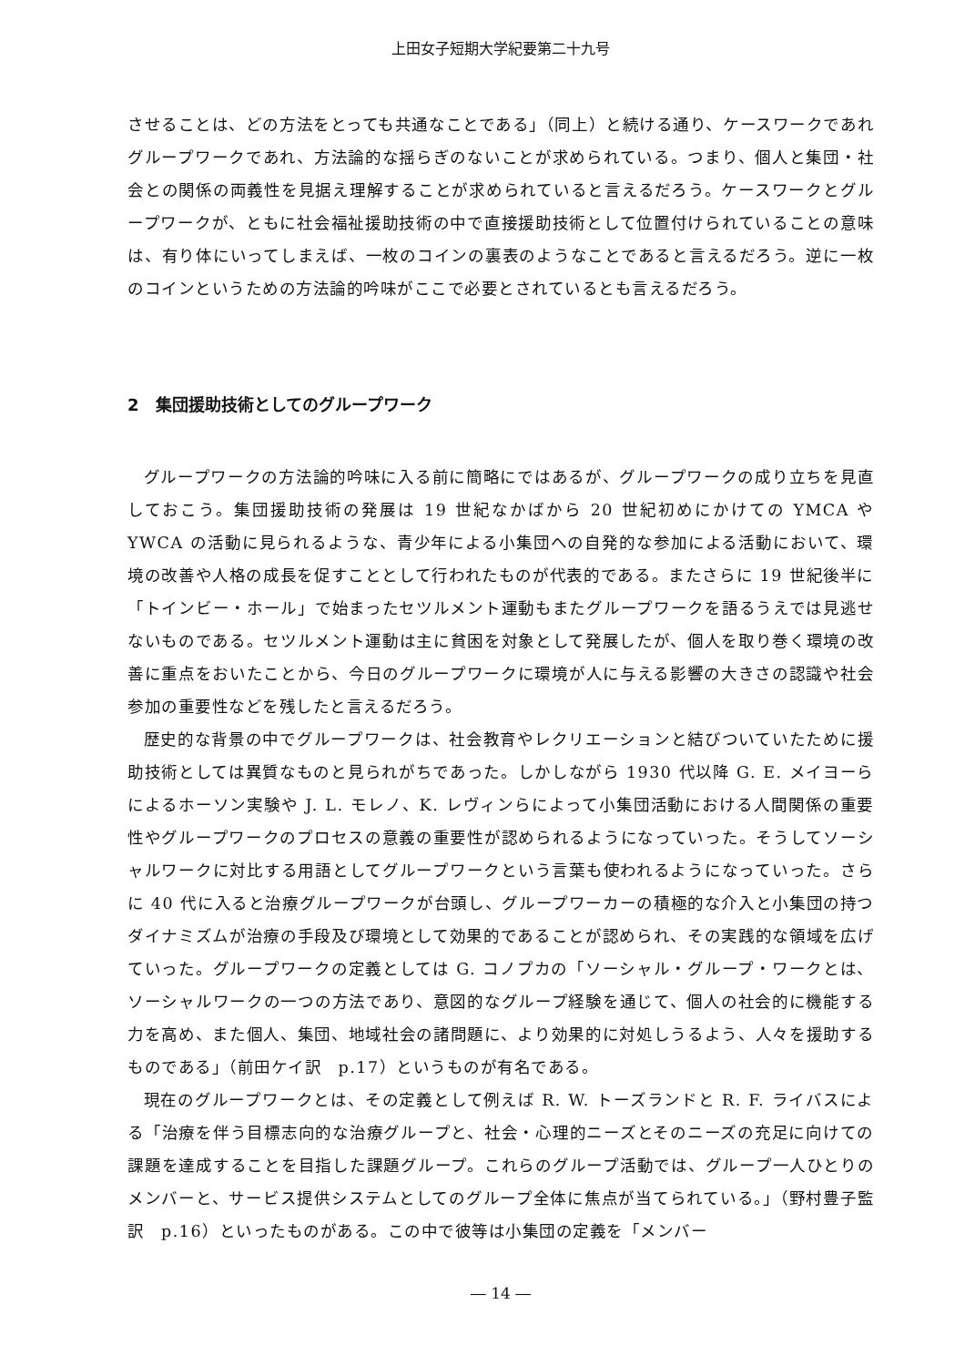上田女子短期大学紀要第二十九号
させることは、どの方法をとっても共通なことである」（同上）と続ける通り、ケースワークであれグループワークであれ、方法論的な揺らぎのないことが求められている。つまり、個人と集団・社会との関係の両義性を見据え理解することが求められていると言えるだろう。ケースワークとグループワークが、ともに社会福祉援助技術の中で直接援助技術として位置付けられていることの意味は、有り体にいってしまえば、一枚のコインの裏表のようなことであると言えるだろう。逆に一枚のコインというための方法論的吟味がここで必要とされているとも言えるだろう。
2　集団援助技術としてのグループワーク
グループワークの方法論的吟味に入る前に簡略にではあるが、グループワークの成り立ちを見直しておこう。集団援助技術の発展は 19 世紀なかばから 20 世紀初めにかけての YMCA や YWCA の活動に見られるような、青少年による小集団への自発的な参加による活動において、環境の改善や人格の成長を促すこととして行われたものが代表的である。またさらに 19 世紀後半に「トインビー・ホール」で始まったセツルメント運動もまたグループワークを語るうえでは見逃せないものである。セツルメント運動は主に貧困を対象として発展したが、個人を取り巻く環境の改善に重点をおいたことから、今日のグループワークに環境が人に与える影響の大きさの認識や社会参加の重要性などを残したと言えるだろう。
歴史的な背景の中でグループワークは、社会教育やレクリエーションと結びついていたために援助技術としては異質なものと見られがちであった。しかしながら 1930 代以降 G. E. メイヨーらによるホーソン実験や J. L. モレノ、K. レヴィンらによって小集団活動における人間関係の重要性やグループワークのプロセスの意義の重要性が認められるようになっていった。そうしてソーシャルワークに対比する用語としてグループワークという言葉も使われるようになっていった。さらに 40 代に入ると治療グループワークが台頭し、グループワーカーの積極的な介入と小集団の持つダイナミズムが治療の手段及び環境として効果的であることが認められ、その実践的な領域を広げていった。グループワークの定義としては G. コノプカの「ソーシャル・グループ・ワークとは、ソーシャルワークの一つの方法であり、意図的なグループ経験を通じて、個人の社会的に機能する力を高め、また個人、集団、地域社会の諸問題に、より効果的に対処しうるよう、人々を援助するものである」（前田ケイ訳　p.17）というものが有名である。
現在のグループワークとは、その定義として例えば R. W. トーズランドと R. F. ライバスによる「治療を伴う目標志向的な治療グループと、社会・心理的ニーズとそのニーズの充足に向けての課題を達成することを目指した課題グループ。これらのグループ活動では、グループ一人ひとりのメンバーと、サービス提供システムとしてのグループ全体に焦点が当てられている。」（野村豊子監訳　p.16）といったものがある。この中で彼等は小集団の定義を「メンバー
― 14 ―